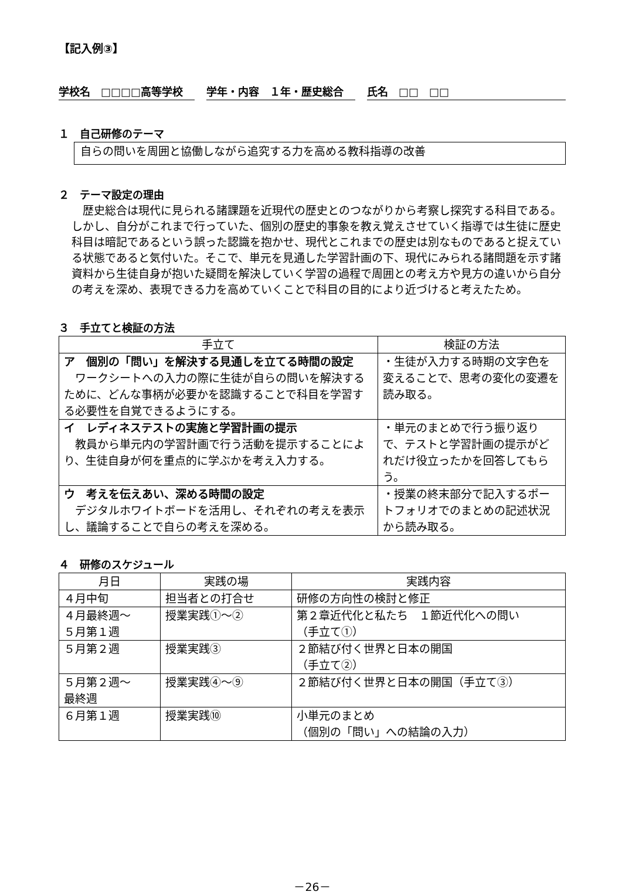【記入例③】
学校名　□□□□高等学校 学年・内容　１年・歴史総合 氏名　□□　□□
１　自己研修のテーマ
自らの問いを周囲と協働しながら追究する力を高める教科指導の改善
２　テーマ設定の理由
歴史総合は現代に見られる諸課題を近現代の歴史とのつながりから考察し探究する科目である。しかし、自分がこれまで行っていた、個別の歴史的事象を教え覚えさせていく指導では生徒に歴史科目は暗記であるという誤った認識を抱かせ、現代とこれまでの歴史は別なものであると捉えている状態であると気付いた。そこで、単元を見通した学習計画の下、現代にみられる諸問題を示す諸資料から生徒自身が抱いた疑問を解決していく学習の過程で周囲との考え方や見方の違いから自分の考えを深め、表現できる力を高めていくことで科目の目的により近づけると考えたため。
３　手立てと検証の方法
| 手立て | 検証の方法 |
| --- | --- |
| ア 個別の「問い」を解決する見通しを立てる時間の設定 ワークシートへの入力の際に生徒が自らの問いを解決するために、どんな事柄が必要かを認識することで科目を学習する必要性を自覚できるようにする。 | ・生徒が入力する時期の文字色を変えることで、思考の変化の変遷を読み取る。 |
| イ レディネステストの実施と学習計画の提示 教員から単元内の学習計画で行う活動を提示することにより、生徒自身が何を重点的に学ぶかを考え入力する。 | ・単元のまとめで行う振り返りで、テストと学習計画の提示がどれだけ役立ったかを回答してもらう。 |
| ウ 考えを伝えあい、深める時間の設定 デジタルホワイトボードを活用し、それぞれの考えを表示し、議論することで自らの考えを深める。 | ・授業の終末部分で記入するポートフォリオでのまとめの記述状況から読み取る。 |
４　研修のスケジュール
| 月日 | 実践の場 | 実践内容 |
| --- | --- | --- |
| ４月中旬 | 担当者との打合せ | 研修の方向性の検討と修正 |
| ４月最終週～ ５月第１週 | 授業実践①～② | 第２章近代化と私たち １節近代化への問い （手立て①） |
| ５月第２週 | 授業実践③ | ２節結び付く世界と日本の開国 （手立て②） |
| ５月第２週～ 最終週 | 授業実践④～⑨ | ２節結び付く世界と日本の開国（手立て③） |
| ６月第１週 | 授業実践⑩ | 小単元のまとめ （個別の「問い」への結論の入力） |
－26－